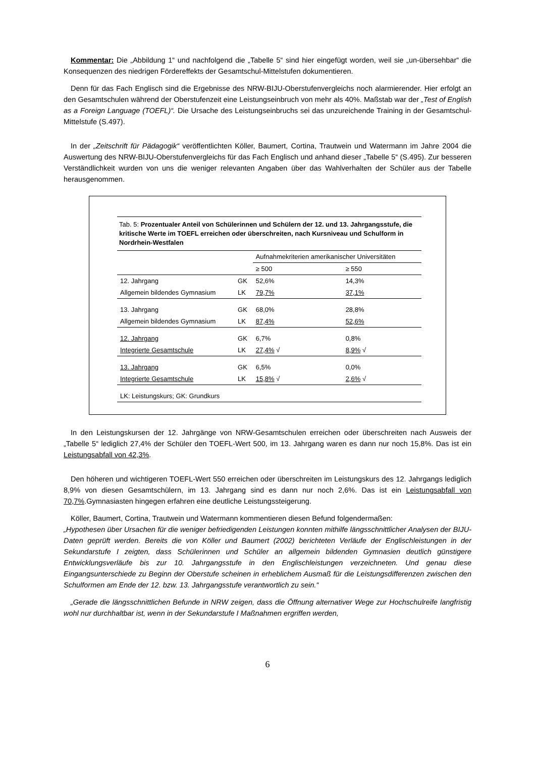Kommentar: Die „Abbildung 1“ und nachfolgend die „Tabelle 5“ sind hier eingefügt worden, weil sie „un-übersehbar“ die Konsequenzen des niedrigen Fördereffekts der Gesamtschul-Mittelstufen dokumentieren.
Denn für das Fach Englisch sind die Ergebnisse des NRW-BIJU-Oberstufenvergleichs noch alarmierender. Hier erfolgt an den Gesamtschulen während der Oberstufenzeit eine Leistungseinbruch von mehr als 40%. Maßstab war der „Test of English as a Foreign Language (TOEFL)“. Die Ursache des Leistungseinbruchs sei das unzureichende Training in der Gesamtschul-Mittelstufe (S.497).
In der „Zeitschrift für Pädagogik“ veröffentlichten Köller, Baumert, Cortina, Trautwein und Watermann im Jahre 2004 die Auswertung des NRW-BIJU-Oberstufenvergleichs für das Fach Englisch und anhand dieser „Tabelle 5“ (S.495). Zur besseren Verständlichkeit wurden von uns die weniger relevanten Angaben über das Wahlverhalten der Schüler aus der Tabelle herausgenommen.
Tab. 5: Prozentualer Anteil von Schülerinnen und Schülern der 12. und 13. Jahrgangsstufe, die kritische Werte im TOEFL erreichen oder überschreiten, nach Kursniveau und Schulform in Nordrhein-Westfalen
| | | Aufnahmekriterien amerikanischer Universitäten | |
| --- | --- | --- | --- |
| | | ≥ 500 | ≥ 550 |
| 12. Jahrgang | GK | 52,6% | 14,3% |
| Allgemein bildendes Gymnasium | LK | 79,7% | 37,1% |
| 13. Jahrgang | GK | 68,0% | 28,8% |
| Allgemein bildendes Gymnasium | LK | 87,4% | 52,6% |
| 12. Jahrgang | GK | 6,7% | 0,8% |
| Integrierte Gesamtschule | LK | 27,4% √ | 8,9% √ |
| 13. Jahrgang | GK | 6,5% | 0,0% |
| Integrierte Gesamtschule | LK | 15,8% √ | 2,6% √ |
| LK: Leistungskurs; GK: Grundkurs | | | |
In den Leistungskursen der 12. Jahrgänge von NRW-Gesamtschulen erreichen oder überschreiten nach Ausweis der „Tabelle 5“ lediglich 27,4% der Schüler den TOEFL-Wert 500, im 13. Jahrgang waren es dann nur noch 15,8%. Das ist ein Leistungsabfall von 42,3%.
Den höheren und wichtigeren TOEFL-Wert 550 erreichen oder überschreiten im Leistungskurs des 12. Jahrgangs lediglich 8,9% von diesen Gesamtschülern, im 13. Jahrgang sind es dann nur noch 2,6%. Das ist ein Leistungsabfall von 70,7%.Gymnasiasten hingegen erfahren eine deutliche Leistungssteigerung.
Köller, Baumert, Cortina, Trautwein und Watermann kommentieren diesen Befund folgendermaßen:
„Hypothesen über Ursachen für die weniger befriedigenden Leistungen konnten mithilfe längsschnittlicher Analysen der BIJU-Daten geprüft werden. Bereits die von Köller und Baumert (2002) berichteten Verläufe der Englischleistungen in der Sekundarstufe I zeigten, dass Schülerinnen und Schüler an allgemein bildenden Gymnasien deutlich günstigere Entwicklungsverläufe bis zur 10. Jahrgangsstufe in den Englischleistungen verzeichneten. Und genau diese Eingangsunterschiede zu Beginn der Oberstufe scheinen in erheblichem Ausmaß für die Leistungsdifferenzen zwischen den Schulformen am Ende der 12. bzw. 13. Jahrgangsstufe verantwortlich zu sein.“
„Gerade die längsschnittlichen Befunde in NRW zeigen, dass die Öffnung alternativer Wege zur Hochschulreife langfristig wohl nur durchhaltbar ist, wenn in der Sekundarstufe I Maßnahmen ergriffen werden,
6